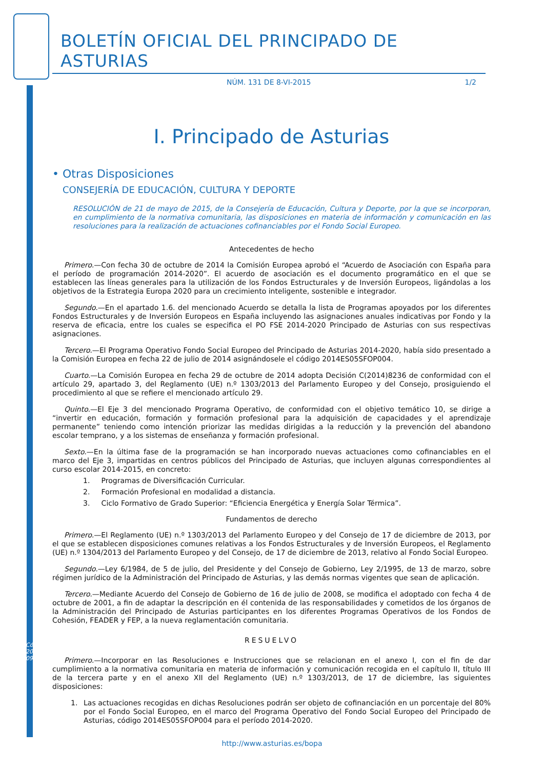Cód. 2015-09388
BOLETÍN OFICIAL DEL PRINCIPADO DE ASTURIAS
NÚM. 131 DE 8-VI-2015 1/2
I. Principado de Asturias
• Otras Disposiciones
CONSEJERÍA DE EDUCACIÓN, CULTURA Y DEPORTE
RESOLUCIÓN de 21 de mayo de 2015, de la Consejería de Educación, Cultura y Deporte, por la que se incorporan, en cumplimiento de la normativa comunitaria, las disposiciones en materia de información y comunicación en las resoluciones para la realización de actuaciones cofinanciables por el Fondo Social Europeo.
Antecedentes de hecho
Primero.—Con fecha 30 de octubre de 2014 la Comisión Europea aprobó el “Acuerdo de Asociación con España para el período de programación 2014-2020”. El acuerdo de asociación es el documento programático en el que se establecen las líneas generales para la utilización de los Fondos Estructurales y de Inversión Europeos, ligándolas a los objetivos de la Estrategia Europa 2020 para un crecimiento inteligente, sostenible e integrador.
Segundo.—En el apartado 1.6. del mencionado Acuerdo se detalla la lista de Programas apoyados por los diferentes Fondos Estructurales y de Inversión Europeos en España incluyendo las asignaciones anuales indicativas por Fondo y la reserva de eficacia, entre los cuales se especifica el PO FSE 2014-2020 Principado de Asturias con sus respectivas asignaciones.
Tercero.—El Programa Operativo Fondo Social Europeo del Principado de Asturias 2014-2020, había sido presentado a la Comisión Europea en fecha 22 de julio de 2014 asignándosele el código 2014ES05SFOP004.
Cuarto.—La Comisión Europea en fecha 29 de octubre de 2014 adopta Decisión C(2014)8236 de conformidad con el artículo 29, apartado 3, del Reglamento (UE) n.º 1303/2013 del Parlamento Europeo y del Consejo, prosiguiendo el procedimiento al que se refiere el mencionado artículo 29.
Quinto.—El Eje 3 del mencionado Programa Operativo, de conformidad con el objetivo temático 10, se dirige a “invertir en educación, formación y formación profesional para la adquisición de capacidades y el aprendizaje permanente” teniendo como intención priorizar las medidas dirigidas a la reducción y la prevención del abandono escolar temprano, y a los sistemas de enseñanza y formación profesional.
Sexto.—En la última fase de la programación se han incorporado nuevas actuaciones como cofinanciables en el marco del Eje 3, impartidas en centros públicos del Principado de Asturias, que incluyen algunas correspondientes al curso escolar 2014-2015, en concreto:
1. Programas de Diversificación Curricular.
2. Formación Profesional en modalidad a distancia.
3. Ciclo Formativo de Grado Superior: “Eficiencia Energética y Energía Solar Térmica”.
Fundamentos de derecho
Primero.—El Reglamento (UE) n.º 1303/2013 del Parlamento Europeo y del Consejo de 17 de diciembre de 2013, por el que se establecen disposiciones comunes relativas a los Fondos Estructurales y de Inversión Europeos, el Reglamento (UE) n.º 1304/2013 del Parlamento Europeo y del Consejo, de 17 de diciembre de 2013, relativo al Fondo Social Europeo.
Segundo.—Ley 6/1984, de 5 de julio, del Presidente y del Consejo de Gobierno, Ley 2/1995, de 13 de marzo, sobre régimen jurídico de la Administración del Principado de Asturias, y las demás normas vigentes que sean de aplicación.
Tercero.—Mediante Acuerdo del Consejo de Gobierno de 16 de julio de 2008, se modifica el adoptado con fecha 4 de octubre de 2001, a fin de adaptar la descripción en él contenida de las responsabilidades y cometidos de los órganos de la Administración del Principado de Asturias participantes en los diferentes Programas Operativos de los Fondos de Cohesión, FEADER y FEP, a la nueva reglamentación comunitaria.
RESUELVO
Primero.—Incorporar en las Resoluciones e Instrucciones que se relacionan en el anexo I, con el fin de dar cumplimiento a la normativa comunitaria en materia de información y comunicación recogida en el capítulo II, título III de la tercera parte y en el anexo XII del Reglamento (UE) n.º 1303/2013, de 17 de diciembre, las siguientes disposiciones:
1. Las actuaciones recogidas en dichas Resoluciones podrán ser objeto de cofinanciación en un porcentaje del 80% por el Fondo Social Europeo, en el marco del Programa Operativo del Fondo Social Europeo del Principado de Asturias, código 2014ES05SFOP004 para el período 2014-2020.
http://www.asturias.es/bopa